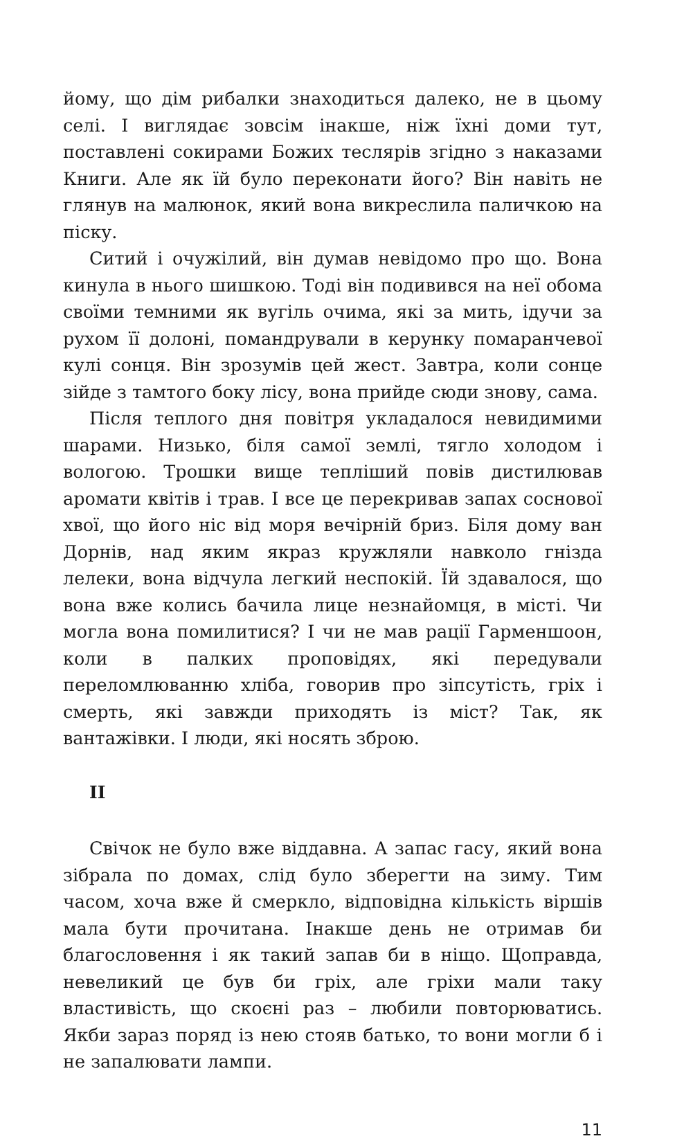йому, що дім рибалки знаходиться далеко, не в цьому селі. І виглядає зовсім інакше, ніж їхні доми тут, поставлені сокирами Божих теслярів згідно з наказами Книги. Але як їй було переконати його? Він навіть не глянув на малюнок, який вона викреслила паличкою на піску.
Ситий і очужілий, він думав невідомо про що. Вона кинула в нього шишкою. Тоді він подивився на неї обома своїми темними як вугіль очима, які за мить, ідучи за рухом її долоні, помандрували в керунку помаранчевої кулі сонця. Він зрозумів цей жест. Завтра, коли сонце зійде з тамтого боку лісу, вона прийде сюди знову, сама.
Після теплого дня повітря укладалося невидимими шарами. Низько, біля самої землі, тягло холодом і вологою. Трошки вище тепліший повів дистилював аромати квітів і трав. І все це перекривав запах соснової хвої, що його ніс від моря вечірній бриз. Біля дому ван Дорнів, над яким якраз кружляли навколо гнізда лелеки, вона відчула легкий неспокій. Їй здавалося, що вона вже колись бачила лице незнайомця, в місті. Чи могла вона помилитися? І чи не мав рації Гарменшоон, коли в палких проповідях, які передували переломлюванню хліба, говорив про зіпсутість, гріх і смерть, які завжди приходять із міст? Так, як вантажівки. І люди, які носять зброю.
II
Свічок не було вже віддавна. А запас гасу, який вона зібрала по домах, слід було зберегти на зиму. Тим часом, хоча вже й смеркло, відповідна кількість віршів мала бути прочитана. Інакше день не отримав би благословення і як такий запав би в ніщо. Щоправда, невеликий це був би гріх, але гріхи мали таку властивість, що скоєні раз – любили повторюватись. Якби зараз поряд із нею стояв батько, то вони могли б і не запалювати лампи.
11